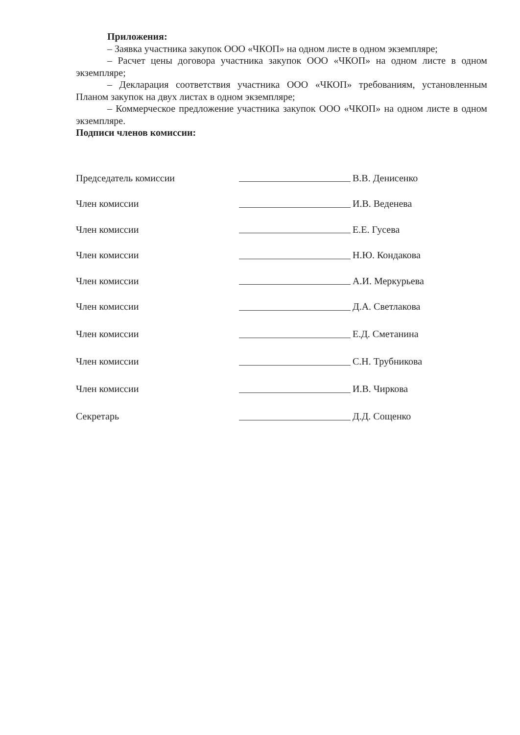Приложения:
– Заявка участника закупок ООО «ЧКОП» на одном листе в одном экземпляре;
– Расчет цены договора участника закупок ООО «ЧКОП» на одном листе в одном экземпляре;
– Декларация соответствия участника ООО «ЧКОП» требованиям, установленным Планом закупок на двух листах в одном экземпляре;
– Коммерческое предложение участника закупок ООО «ЧКОП» на одном листе в одном экземпляре.
Подписи членов комиссии:
Председатель комиссии В.В. Денисенко
Член комиссии И.В. Веденева
Член комиссии Е.Е. Гусева
Член комиссии Н.Ю. Кондакова
Член комиссии А.И. Меркурьева
Член комиссии Д.А. Светлакова
Член комиссии Е.Д. Сметанина
Член комиссии С.Н. Трубникова
Член комиссии И.В. Чиркова
Секретарь Д.Д. Сощенко